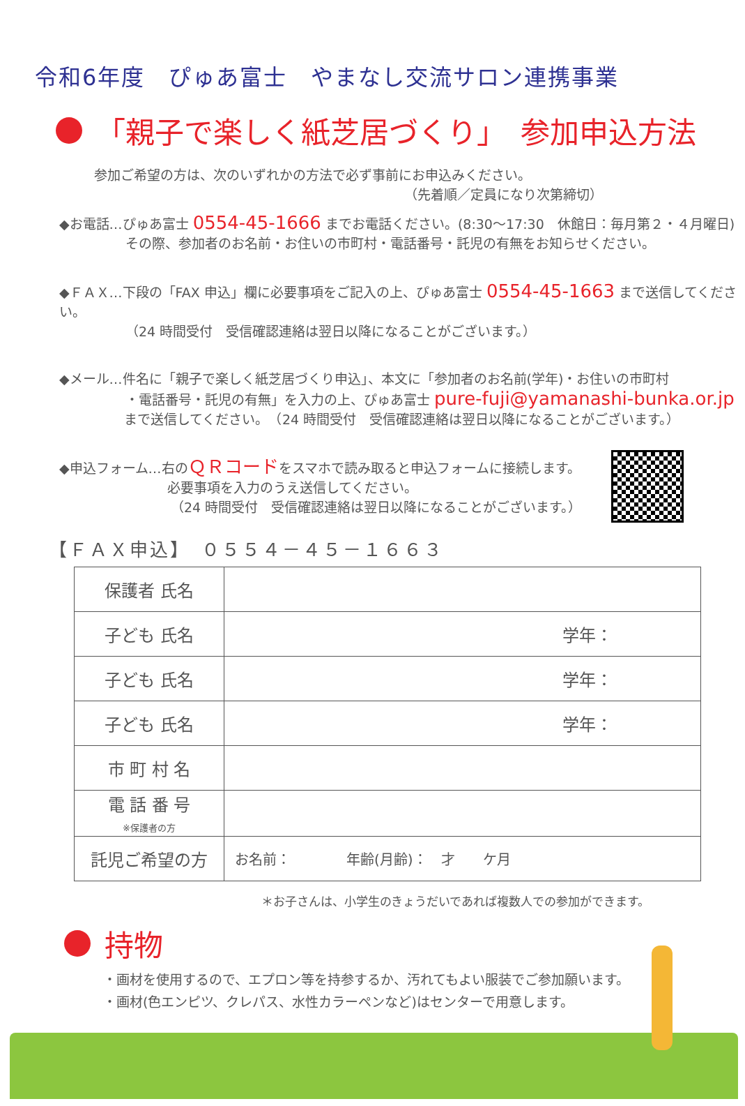令和6年度　ぴゅあ富士　やまなし交流サロン連携事業
「親子で楽しく紙芝居づくり」　参加申込方法
参加ご希望の方は、次のいずれかの方法で必ず事前にお申込みください。
（先着順／定員になり次第締切）
◆お電話…ぴゅあ富士 0554-45-1666 までお電話ください。(8:30～17:30　休館日：毎月第２・４月曜日)
その際、参加者のお名前・お住いの市町村・電話番号・託児の有無をお知らせください。
◆ＦＡＸ…下段の「FAX 申込」欄に必要事項をご記入の上、ぴゅあ富士 0554-45-1663 まで送信してください。
（24 時間受付　受信確認連絡は翌日以降になることがございます。）
◆メール…件名に「親子で楽しく紙芝居づくり申込」、本文に「参加者のお名前(学年)・お住いの市町村
・電話番号・託児の有無」を入力の上、ぴゅあ富士 pure-fuji@yamanashi-bunka.or.jp
まで送信してください。　（24 時間受付　受信確認連絡は翌日以降になることがございます。）
◆申込フォーム…右のＱＲコードをスマホで読み取ると申込フォームに接続します。
必要事項を入力のうえ送信してください。
（24 時間受付　受信確認連絡は翌日以降になることがございます。）
【ＦＡＸ申込】　０５５４－４５－１６６３
| 保護者 氏名 | |
| 子ども 氏名 | 学年： |
| 子ども 氏名 | 学年： |
| 子ども 氏名 | 学年： |
| 市 町 村 名 | |
| 電 話 番 号 ※保護者の方 | |
| 託児ご希望の方 | お名前： 年齢(月齢)： 才 ケ月 |
＊お子さんは、小学生のきょうだいであれば複数人での参加ができます。
持物
・画材を使用するので、エプロン等を持参するか、汚れてもよい服装でご参加願います。
・画材(色エンピツ、クレパス、水性カラーペンなど)はセンターで用意します。